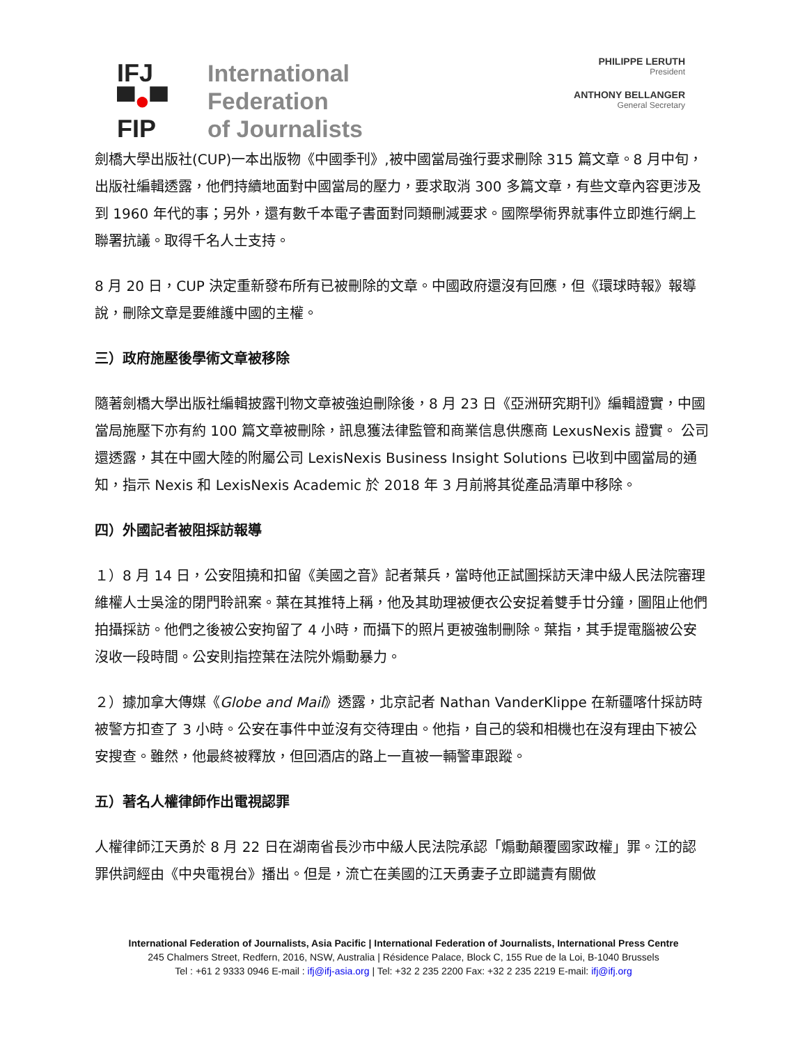IFJ
▀●▀
FIP
International
Federation
of Journalists
PHILIPPE LERUTH
President
ANTHONY BELLANGER
General Secretary
劍橋大學出版社(CUP)一本出版物《中國季刊》,被中國當局強行要求刪除 315 篇文章。8 月中旬，出版社編輯透露，他們持續地面對中國當局的壓力，要求取消 300 多篇文章，有些文章內容更涉及到 1960 年代的事；另外，還有數千本電子書面對同類刪減要求。國際學術界就事件立即進行網上聯署抗議。取得千名人士支持。
8 月 20 日，CUP 決定重新發布所有已被刪除的文章。中國政府還沒有回應，但《環球時報》報導說，刪除文章是要維護中國的主權。
三）政府施壓後學術文章被移除
隨著劍橋大學出版社編輯披露刊物文章被強迫刪除後，8 月 23 日《亞洲研究期刊》編輯證實，中國當局施壓下亦有約 100 篇文章被刪除，訊息獲法律監管和商業信息供應商 LexusNexis 證實。 公司還透露，其在中國大陸的附屬公司 LexisNexis Business Insight Solutions 已收到中國當局的通知，指示 Nexis 和 LexisNexis Academic 於 2018 年 3 月前將其從產品清單中移除。
四）外國記者被阻採訪報導
１）8 月 14 日，公安阻撓和扣留《美國之音》記者葉兵，當時他正試圖採訪天津中級人民法院審理維權人士吳淦的閉門聆訊案。葉在其推特上稱，他及其助理被便衣公安捉着雙手廿分鐘，圖阻止他們拍攝採訪。他們之後被公安拘留了 4 小時，而攝下的照片更被強制刪除。葉指，其手提電腦被公安沒收一段時間。公安則指控葉在法院外煽動暴力。
２）據加拿大傳媒《Globe and Mail》透露，北京記者 Nathan VanderKlippe 在新疆喀什採訪時被警方扣查了 3 小時。公安在事件中並沒有交待理由。他指，自己的袋和相機也在沒有理由下被公安搜查。雖然，他最終被釋放，但回酒店的路上一直被一輛警車跟蹤。
五）著名人權律師作出電視認罪
人權律師江天勇於 8 月 22 日在湖南省長沙市中級人民法院承認「煽動顛覆國家政權」罪。江的認罪供詞經由《中央電視台》播出。但是，流亡在美國的江天勇妻子立即譴責有關做
International Federation of Journalists, Asia Pacific | International Federation of Journalists, International Press Centre
245 Chalmers Street, Redfern, 2016, NSW, Australia | Résidence Palace, Block C, 155 Rue de la Loi, B-1040 Brussels
Tel : +61 2 9333 0946 E-mail : ifj@ifj-asia.org | Tel: +32 2 235 2200 Fax: +32 2 235 2219 E-mail: ifj@ifj.org